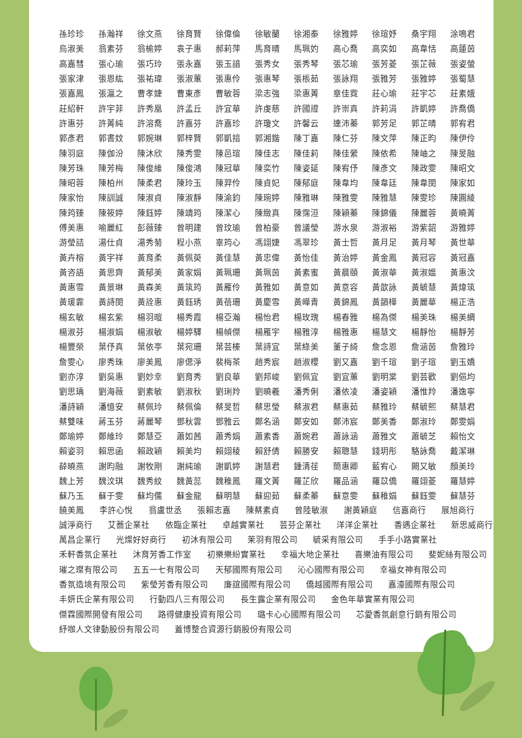| 孫珍珍 | 孫瀚祥 | 徐文燕 | 徐育賢 | 徐偉倫 | 徐敏蘭 | 徐湘秦 | 徐雅婷 | 徐瑄妤 | 桑宇翔 | 涂鳴君 |
| 烏淑美 | 翁素芬 | 翁榆婷 | 袁子惠 | 郝莉萍 | 馬育晴 | 馬珮妁 | 高心喬 | 高奕如 | 高韋恬 | 高蓮茵 |
| 高嘉彗 | 張心瑜 | 張巧玲 | 張永嘉 | 張玉諳 | 張秀女 | 張秀琴 | 張芯瑜 | 張芳菱 | 張芷薇 | 張姿螢 |
| 張家津 | 張恩紘 | 張祐瑋 | 張淑蕙 | 張惠伶 | 張惠琴 | 張棖茹 | 張詠翔 | 張雅芳 | 張雅婷 | 張蜀慧 |
| 張嘉鳳 | 張瀛之 | 曹孝婕 | 曹東彥 | 曹敏蓉 | 梁志強 | 梁惠菁 | 章佳霓 | 莊心瑜 | 莊宇芯 | 莊素娥 |
| 莊紹軒 | 許宇菲 | 許秀凰 | 許孟丘 | 許宜華 | 許虔慈 | 許國證 | 許崇真 | 許莉涓 | 許凱婷 | 許喬僑 |
| 許惠芬 | 許菁純 | 許溶喬 | 許嘉芬 | 許嘉珍 | 許瓊文 | 許馨云 | 連沛蓁 | 郭芳足 | 郭芷晴 | 郭宥君 |
| 郭彥君 | 郭書妏 | 郭婉琳 | 郭梓賢 | 郭凱揞 | 郭湘鍇 | 陳丁嘉 | 陳仁芬 | 陳文萍 | 陳正昀 | 陳伊伶 |
| 陳羽庭 | 陳伽汾 | 陳沐欣 | 陳秀雯 | 陳邑瑄 | 陳佳志 | 陳佳莉 | 陳佳縈 | 陳依希 | 陳岫之 | 陳旻融 |
| 陳芳珠 | 陳芳梅 | 陳俊維 | 陳俊鴻 | 陳冠華 | 陳奕竹 | 陳姿延 | 陳宥伃 | 陳彥文 | 陳政雯 | 陳昭文 |
| 陳昭蓉 | 陳柏州 | 陳柔君 | 陳玲玉 | 陳羿伶 | 陳貞妃 | 陳郁庭 | 陳韋均 | 陳韋廷 | 陳韋閔 | 陳家如 |
| 陳家怡 | 陳訓誠 | 陳淑貞 | 陳淑靜 | 陳渝鈞 | 陳琬婷 | 陳雅琳 | 陳雅雯 | 陳雅慧 | 陳雯珍 | 陳圓綾 |
| 陳筠臻 | 陳筱婷 | 陳鈺婷 | 陳靖筠 | 陳潔心 | 陳緻真 | 陳霈洹 | 陳穎蓁 | 陳錦儀 | 陳麗蓉 | 黃曉菁 |
| 傅美惠 | 喻麗紅 | 彭薇臻 | 曾明建 | 曾玟瑜 | 曾柏豪 | 曾議瑩 | 游水泉 | 游淑裕 | 游紫韶 | 游雅婷 |
| 游瑩詰 | 湯仕貞 | 湯秀菊 | 程小燕 | 辜筠心 | 馮翊婕 | 馮翠珍 | 黃士哲 | 黃月足 | 黃月琴 | 黃世華 |
| 黃卉榕 | 黃宇祥 | 黃育柔 | 黃佩萸 | 黃佳慧 | 黃忠偉 | 黃怡佳 | 黃治婷 | 黃金鳳 | 黃冠容 | 黃冠嘉 |
| 黃咨語 | 黃思齊 | 黃郁美 | 黃家娟 | 黃珮珊 | 黃珮茵 | 黃素蜜 | 黃晨頤 | 黃淑華 | 黃淑媼 | 黃惠汶 |
| 黃惠雪 | 黃景琳 | 黃森美 | 黃筑筠 | 黃雁伶 | 黃雅如 | 黃意如 | 黃意容 | 黃歆詠 | 黃毓慧 | 黃煒筑 |
| 黃瑗霏 | 黃詩閔 | 黃詮惠 | 黃鈺琇 | 黃蓓珊 | 黃慶雪 | 黃曄青 | 黃錦鳳 | 黃韻樺 | 黃麗華 | 楊正浩 |
| 楊玄敏 | 楊玄紫 | 楊羽暄 | 楊秀霞 | 楊亞瀚 | 楊怡君 | 楊玫瑰 | 楊春雅 | 楊為傑 | 楊美珠 | 楊美綢 |
| 楊淑芬 | 楊淑娟 | 楊淑敏 | 楊婷驛 | 楊幀傑 | 楊雁宇 | 楊雅淳 | 楊雅惠 | 楊慧文 | 楊靜怡 | 楊靜芳 |
| 楊豐榮 | 葉伃真 | 葉依亭 | 葉宛珊 | 葉芸榛 | 葉詩宜 | 葉綠美 | 董子綺 | 詹念恩 | 詹涵茵 | 詹雅玲 |
| 詹雯心 | 廖秀珠 | 廖美鳳 | 廖偲淨 | 裴梅茶 | 趙秀宸 | 趙淑櫻 | 劉又嘉 | 劉千瑄 | 劉子瑄 | 劉玉嬌 |
| 劉亦淳 | 劉吳惠 | 劉妙幸 | 劉育秀 | 劉良華 | 劉邦峻 | 劉佩宜 | 劉宜蕙 | 劉明棠 | 劉芸歡 | 劉俋均 |
| 劉思瑀 | 劉海薇 | 劉素敏 | 劉淑秋 | 劉琍羚 | 劉曉羲 | 潘秀俐 | 潘依凌 | 潘姿穎 | 潘惟羚 | 潘逸寧 |
| 潘詩穎 | 潘憶安 | 蔡佩玲 | 蔡佩倫 | 蔡旻哲 | 蔡思瑩 | 蔡淑君 | 蔡惠茹 | 蔡雅玲 | 蔡毓熙 | 蔡慧君 |
| 蔡雙味 | 蔣玉芬 | 蔣麗琴 | 鄧秋雲 | 鄧雅云 | 鄭名涵 | 鄭安如 | 鄭沛宸 | 鄭美香 | 鄭淑玲 | 鄭雯娟 |
| 鄭瑜婷 | 鄭維玲 | 鄭慧亞 | 蕭如茜 | 蕭秀娟 | 蕭素香 | 蕭婉君 | 蕭詠涵 | 蕭雅文 | 蕭毓芝 | 賴怡文 |
| 賴姿羽 | 賴思函 | 賴政穎 | 賴美均 | 賴翊稜 | 賴舒倩 | 賴勝安 | 賴聰慧 | 錢玥彤 | 駱詠喬 | 戴潔琳 |
| 薛曉燕 | 謝昀融 | 謝牧剛 | 謝純瑜 | 謝凱婷 | 謝慧君 | 鍾清荏 | 簡惠卿 | 藍宥心 | 闕又敏 | 顏美玲 |
| 魏上芳 | 魏汶琪 | 魏秀紋 | 魏黃蕊 | 魏稚鳳 | 羅文菁 | 羅芷欣 | 羅品涵 | 羅苡僑 | 羅翊菱 | 羅慧婷 |
| 蘇乃玉 | 蘇于雯 | 蘇均儒 | 蘇金龍 | 蘇明慧 | 蘇迎茹 | 蘇柔蓁 | 蘇意雯 | 蘇稚娟 | 蘇鈺雯 | 蘇慧芬 |
饒美鳳 李許心悅 翁盧世丞 張賴志嘉 陳蔡素貞 曾陸敏淑 謝黃穎庭 信嘉商行 展旭商行
誠淨商行 艾蕎企業社 依臨企業社 卓越實業社 芸芬企業社 洋洋企業社 香遇企業社 新思威商行
萬昌企業行 光燦好好商行 初沐有限公司 茉羽有限公司 毓采有限公司 手手小路實業社
禾軒香氛企業社 沐育芳香工作室 初樂樂紛實業社 幸福大地企業社 喜樂油有限公司 斐妮絲有限公司
璀之璨有限公司 五五一七有限公司 天郁國際有限公司 沁心國際有限公司 幸福女神有限公司
香氛造境有限公司 紫瑩芳香有限公司 廉誼國際有限公司 僑越國際有限公司 嘉濠國際有限公司
丰妍氏企業有限公司 行動四八三有限公司 長生露企業有限公司 金色年華實業有限公司
傑霖國際開發有限公司 路得健康投資有限公司 璐卡心心國際有限公司 芯愛香氛創意行銷有限公司
紓咖人文律動股份有限公司 蓋博整合資源行銷股份有限公司